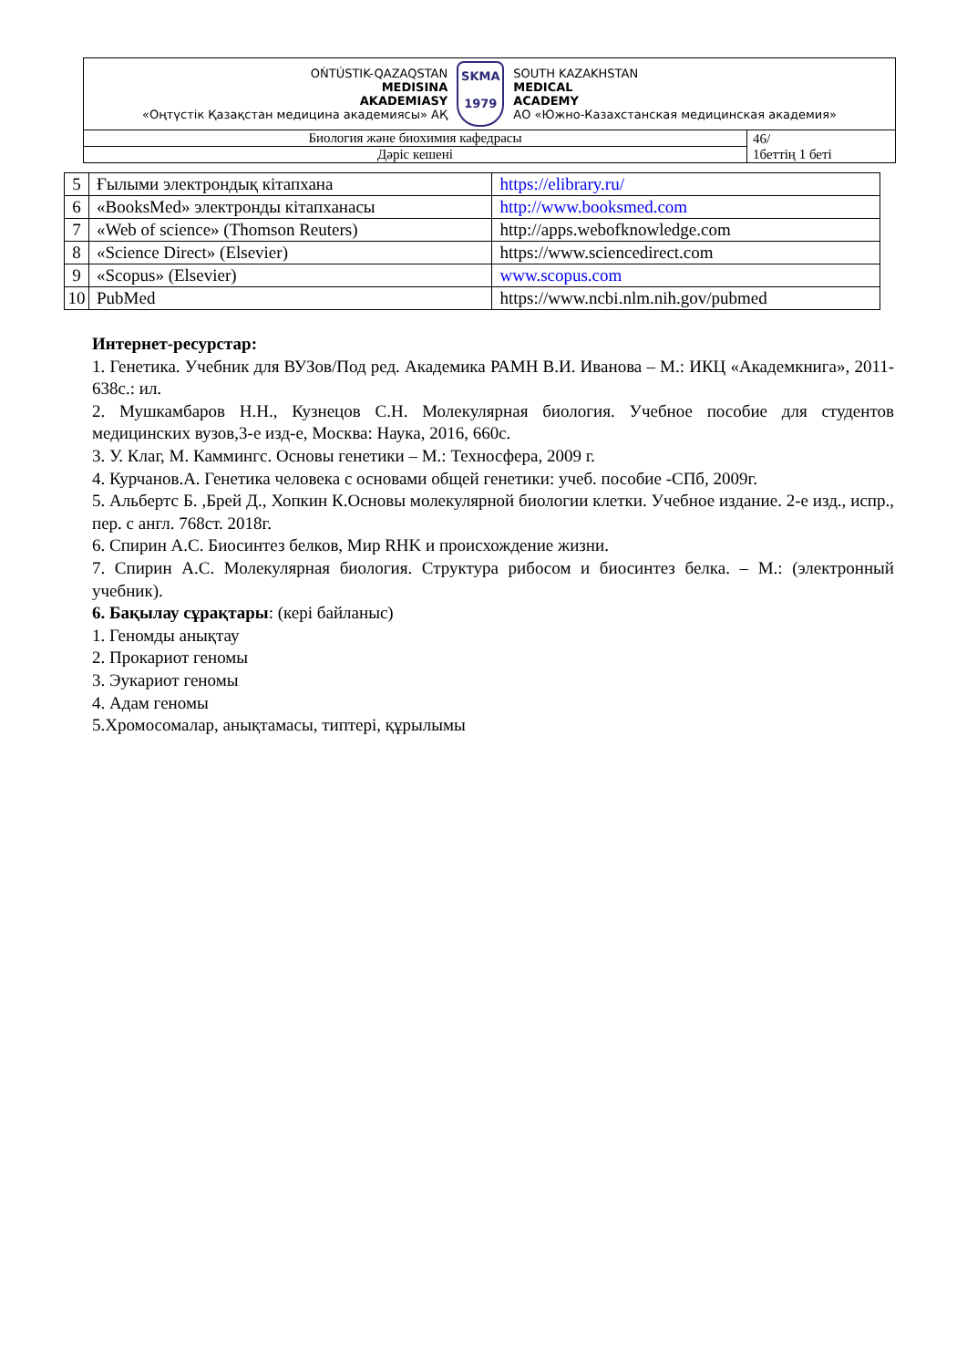| OŃTÚSTIK-QAZAQSTAN MEDISINA AKADEMIASY «Оңтүстік Қазақстан медицина академиясы» АҚ SKMA 1979 SOUTH KAZAKHSTAN MEDICAL ACADEMY АО «Южно-Казахстанская медицинская академия» | |
| Биология және биохимия кафедрасы | 46/ 1беттің 1 беті |
| Дәріс кешені | |
| 5 | Ғылыми электрондық кітапхана | https://elibrary.ru/ |
| 6 | «BooksMed» электронды кітапханасы | http://www.booksmed.com |
| 7 | «Web of science» (Thomson Reuters) | http://apps.webofknowledge.com |
| 8 | «Science Direct» (Elsevier) | https://www.sciencedirect.com |
| 9 | «Scopus» (Elsevier) | www.scopus.com |
| 10 | PubMed | https://www.ncbi.nlm.nih.gov/pubmed |
Интернет-ресурстар:
1. Генетика. Учебник для ВУЗов/Под ред. Академика РАМН В.И. Иванова – М.: ИКЦ «Академкнига», 2011-638с.: ил.
2. Мушкамбаров Н.Н., Кузнецов С.Н. Молекулярная биология. Учебное пособие для студентов медицинских вузов,3-е изд-е, Москва: Наука, 2016, 660с.
3. У. Клаг, М. Каммингс. Основы генетики – М.: Техносфера, 2009 г.
4. Курчанов.А. Генетика человека с основами общей генетики: учеб. пособие -СПб, 2009г.
5. Альбертс Б. ,Брей Д., Хопкин К.Основы молекулярной биологии клетки. Учебное издание. 2-е изд., испр., пер. с англ. 768ст. 2018г.
6. Спирин А.С. Биосинтез белков, Мир RHK и происхождение жизни.
7. Спирин А.С. Молекулярная биология. Структура рибосом и биосинтез белка. – М.: (электронный учебник).
6. Бақылау сұрақтары: (кері байланыс)
1. Геномды анықтау
2. Прокариот геномы
3. Эукариот геномы
4. Адам геномы
5.Хромосомалар, анықтамасы, типтері, құрылымы